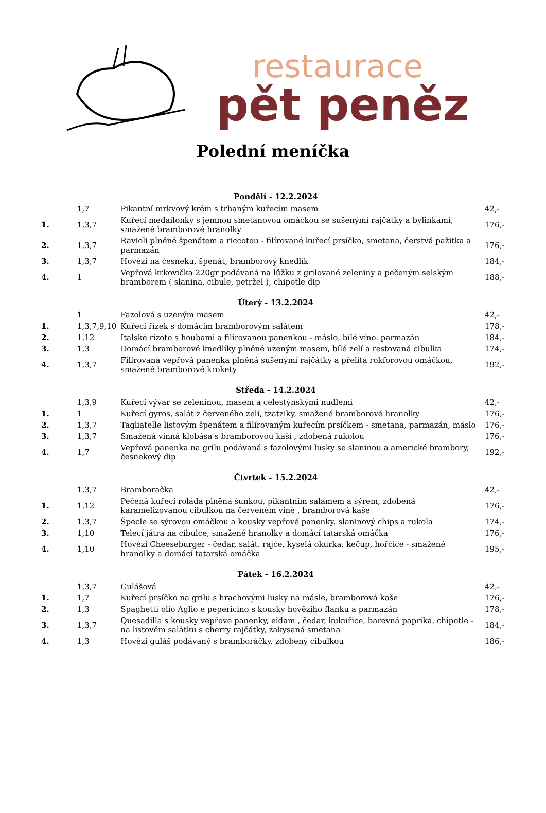restaurace
pět peněz
Polední meníčka
| Pondělí - 12.2.2024 | | | |
| --- | --- | --- | --- |
| | 1,7 | Pikantní mrkvový krém s trhaným kuřecím masem | 42,- |
| 1. | 1,3,7 | Kuřecí medailonky s jemnou smetanovou omáčkou se sušenými rajčátky a bylinkami, smažené bramborové hranolky | 176,- |
| 2. | 1,3,7 | Ravioli plněné špenátem a riccotou - filírované kuřecí prsíčko, smetana, čerstvá pažitka a parmazán | 176,- |
| 3. | 1,3,7 | Hovězí na česneku, špenát, bramborový knedlík | 184,- |
| 4. | 1 | Vepřová krkovička 220gr podávaná na lůžku z grilované zeleniny a pečeným selským bramborem ( slanina, cibule, petržel ), chipotle dip | 188,- |
| Úterý - 13.2.2024 | | | |
| | 1 | Fazolová s uzeným masem | 42,- |
| 1. | 1,3,7,9,10 | Kuřecí řízek s domácím bramborovým salátem | 178,- |
| 2. | 1,12 | Italské rizoto s houbami a filírovanou panenkou - máslo, bílé víno. parmazán | 184,- |
| 3. | 1,3 | Domácí bramborové knedlíky plněné uzeným masem, bílé zelí a restovaná cibulka | 174,- |
| 4. | 1,3,7 | Filírovaná vepřová panenka plněná sušenými rajčátky a přelitá rokforovou omáčkou, smažené bramborové krokety | 192,- |
| Středa - 14.2.2024 | | | |
| | 1,3,9 | Kuřecí vývar se zeleninou, masem a celestýnskými nudlemi | 42,- |
| 1. | 1 | Kuřecí gyros, salát z červeného zelí, tzatziky, smažené bramborové hranolky | 176,- |
| 2. | 1,3,7 | Tagliatelle listovým špenátem a filírovaným kuřecím prsíčkem - smetana, parmazán, máslo | 176,- |
| 3. | 1,3,7 | Smažená vinná klobása s bramborovou kaší , zdobená rukolou | 176,- |
| 4. | 1,7 | Vepřová panenka na grilu podávaná s fazolovými lusky se slaninou a americké brambory, česnekový dip | 192,- |
| Čtvrtek - 15.2.2024 | | | |
| | 1,3,7 | Bramboračka | 42,- |
| 1. | 1,12 | Pečená kuřecí roláda plněná šunkou, pikantním salámem a sýrem, zdobená karamelizovanou cibulkou na červeném víně , bramborová kaše | 176,- |
| 2. | 1,3,7 | Špecle se sýrovou omáčkou a kousky vepřové panenky, slaninový chips a rukola | 174,- |
| 3. | 1,10 | Telecí játra na cibulce, smažené hranolky a domácí tatarská omáčka | 176,- |
| 4. | 1,10 | Hovězí Cheeseburger - čedar, salát. rajče, kyselá okurka, kečup, hořčice - smažené hranolky a domácí tatarská omáčka | 195,- |
| Pátek - 16.2.2024 | | | |
| | 1,3,7 | Gulášová | 42,- |
| 1. | 1,7 | Kuřecí prsíčko na grilu s hrachovými lusky na másle, bramborová kaše | 176,- |
| 2. | 1,3 | Spaghetti olio Aglio e pepericino s kousky hovězího flanku a parmazán | 178,- |
| 3. | 1,3,7 | Quesadilla s kousky vepřové panenky, eidam , čedar, kukuřice, barevná paprika, chipotle - na listovém salátku s cherry rajčátky, zakysaná smetana | 184,- |
| 4. | 1,3 | Hovězí guláš podávaný s bramboráčky, zdobený cibulkou | 186,- |